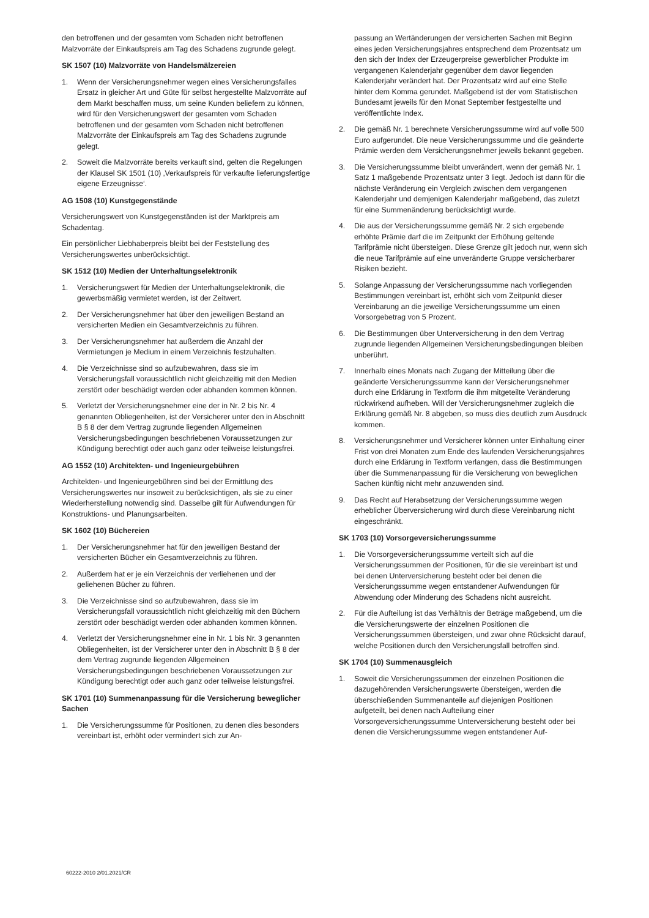den betroffenen und der gesamten vom Schaden nicht betroffenen Malzvorräte der Einkaufspreis am Tag des Schadens zugrunde gelegt.
SK 1507 (10) Malzvorräte von Handelsmälzereien
1. Wenn der Versicherungsnehmer wegen eines Versicherungsfalles Ersatz in gleicher Art und Güte für selbst hergestellte Malzvorräte auf dem Markt beschaffen muss, um seine Kunden beliefern zu können, wird für den Versicherungswert der gesamten vom Schaden betroffenen und der gesamten vom Schaden nicht betroffenen Malzvorräte der Einkaufspreis am Tag des Schadens zugrunde gelegt.
2. Soweit die Malzvorräte bereits verkauft sind, gelten die Regelungen der Klausel SK 1501 (10) ‚Verkaufspreis für verkaufte lieferungsfertige eigene Erzeugnisse‘.
AG 1508 (10) Kunstgegenstände
Versicherungswert von Kunstgegenständen ist der Marktpreis am Schadentag.
Ein persönlicher Liebhaberpreis bleibt bei der Feststellung des Versicherungswertes unberücksichtigt.
SK 1512 (10) Medien der Unterhaltungselektronik
1. Versicherungswert für Medien der Unterhaltungselektronik, die gewerbsmäßig vermietet werden, ist der Zeitwert.
2. Der Versicherungsnehmer hat über den jeweiligen Bestand an versicherten Medien ein Gesamtverzeichnis zu führen.
3. Der Versicherungsnehmer hat außerdem die Anzahl der Vermietungen je Medium in einem Verzeichnis festzuhalten.
4. Die Verzeichnisse sind so aufzubewahren, dass sie im Versicherungsfall voraussichtlich nicht gleichzeitig mit den Medien zerstört oder beschädigt werden oder abhanden kommen können.
5. Verletzt der Versicherungsnehmer eine der in Nr. 2 bis Nr. 4 genannten Obliegenheiten, ist der Versicherer unter den in Abschnitt B § 8 der dem Vertrag zugrunde liegenden Allgemeinen Versicherungsbedingungen beschriebenen Voraussetzungen zur Kündigung berechtigt oder auch ganz oder teilweise leistungsfrei.
AG 1552 (10) Architekten- und Ingenieurgebühren
Architekten- und Ingenieurgebühren sind bei der Ermittlung des Versicherungswertes nur insoweit zu berücksichtigen, als sie zu einer Wiederherstellung notwendig sind. Dasselbe gilt für Aufwendungen für Konstruktions- und Planungsarbeiten.
SK 1602 (10) Büchereien
1. Der Versicherungsnehmer hat für den jeweiligen Bestand der versicherten Bücher ein Gesamtverzeichnis zu führen.
2. Außerdem hat er je ein Verzeichnis der verliehenen und der geliehenen Bücher zu führen.
3. Die Verzeichnisse sind so aufzubewahren, dass sie im Versicherungsfall voraussichtlich nicht gleichzeitig mit den Büchern zerstört oder beschädigt werden oder abhanden kommen können.
4. Verletzt der Versicherungsnehmer eine in Nr. 1 bis Nr. 3 genannten Obliegenheiten, ist der Versicherer unter den in Abschnitt B § 8 der dem Vertrag zugrunde liegenden Allgemeinen Versicherungsbedingungen beschriebenen Voraussetzungen zur Kündigung berechtigt oder auch ganz oder teilweise leistungsfrei.
SK 1701 (10) Summenanpassung für die Versicherung beweglicher Sachen
1. Die Versicherungssumme für Positionen, zu denen dies besonders vereinbart ist, erhöht oder vermindert sich zur An-
passung an Wertänderungen der versicherten Sachen mit Beginn eines jeden Versicherungsjahres entsprechend dem Prozentsatz um den sich der Index der Erzeugerpreise gewerblicher Produkte im vergangenen Kalenderjahr gegenüber dem davor liegenden Kalenderjahr verändert hat. Der Prozentsatz wird auf eine Stelle hinter dem Komma gerundet. Maßgebend ist der vom Statistischen Bundesamt jeweils für den Monat September festgestellte und veröffentlichte Index.
2. Die gemäß Nr. 1 berechnete Versicherungssumme wird auf volle 500 Euro aufgerundet. Die neue Versicherungssumme und die geänderte Prämie werden dem Versicherungsnehmer jeweils bekannt gegeben.
3. Die Versicherungssumme bleibt unverändert, wenn der gemäß Nr. 1 Satz 1 maßgebende Prozentsatz unter 3 liegt. Jedoch ist dann für die nächste Veränderung ein Vergleich zwischen dem vergangenen Kalenderjahr und demjenigen Kalenderjahr maßgebend, das zuletzt für eine Summenänderung berücksichtigt wurde.
4. Die aus der Versicherungssumme gemäß Nr. 2 sich ergebende erhöhte Prämie darf die im Zeitpunkt der Erhöhung geltende Tarifprämie nicht übersteigen. Diese Grenze gilt jedoch nur, wenn sich die neue Tarifprämie auf eine unveränderte Gruppe versicherbarer Risiken bezieht.
5. Solange Anpassung der Versicherungssumme nach vorliegenden Bestimmungen vereinbart ist, erhöht sich vom Zeitpunkt dieser Vereinbarung an die jeweilige Versicherungssumme um einen Vorsorgebetrag von 5 Prozent.
6. Die Bestimmungen über Unterversicherung in den dem Vertrag zugrunde liegenden Allgemeinen Versicherungsbedingungen bleiben unberührt.
7. Innerhalb eines Monats nach Zugang der Mitteilung über die geänderte Versicherungssumme kann der Versicherungsnehmer durch eine Erklärung in Textform die ihm mitgeteilte Veränderung rückwirkend aufheben. Will der Versicherungsnehmer zugleich die Erklärung gemäß Nr. 8 abgeben, so muss dies deutlich zum Ausdruck kommen.
8. Versicherungsnehmer und Versicherer können unter Einhaltung einer Frist von drei Monaten zum Ende des laufenden Versicherungsjahres durch eine Erklärung in Textform verlangen, dass die Bestimmungen über die Summenanpassung für die Versicherung von beweglichen Sachen künftig nicht mehr anzuwenden sind.
9. Das Recht auf Herabsetzung der Versicherungssumme wegen erheblicher Überversicherung wird durch diese Vereinbarung nicht eingeschränkt.
SK 1703 (10) Vorsorgeversicherungssumme
1. Die Vorsorgeversicherungssumme verteilt sich auf die Versicherungssummen der Positionen, für die sie vereinbart ist und bei denen Unterversicherung besteht oder bei denen die Versicherungssumme wegen entstandener Aufwendungen für Abwendung oder Minderung des Schadens nicht ausreicht.
2. Für die Aufteilung ist das Verhältnis der Beträge maßgebend, um die die Versicherungswerte der einzelnen Positionen die Versicherungssummen übersteigen, und zwar ohne Rücksicht darauf, welche Positionen durch den Versicherungsfall betroffen sind.
SK 1704 (10) Summenausgleich
1. Soweit die Versicherungssummen der einzelnen Positionen die dazugehörenden Versicherungswerte übersteigen, werden die überschießenden Summenanteile auf diejenigen Positionen aufgeteilt, bei denen nach Aufteilung einer Vorsorgeversicherungssumme Unterversicherung besteht oder bei denen die Versicherungssumme wegen entstandener Auf-
60222-2010 2/01.2021/CR